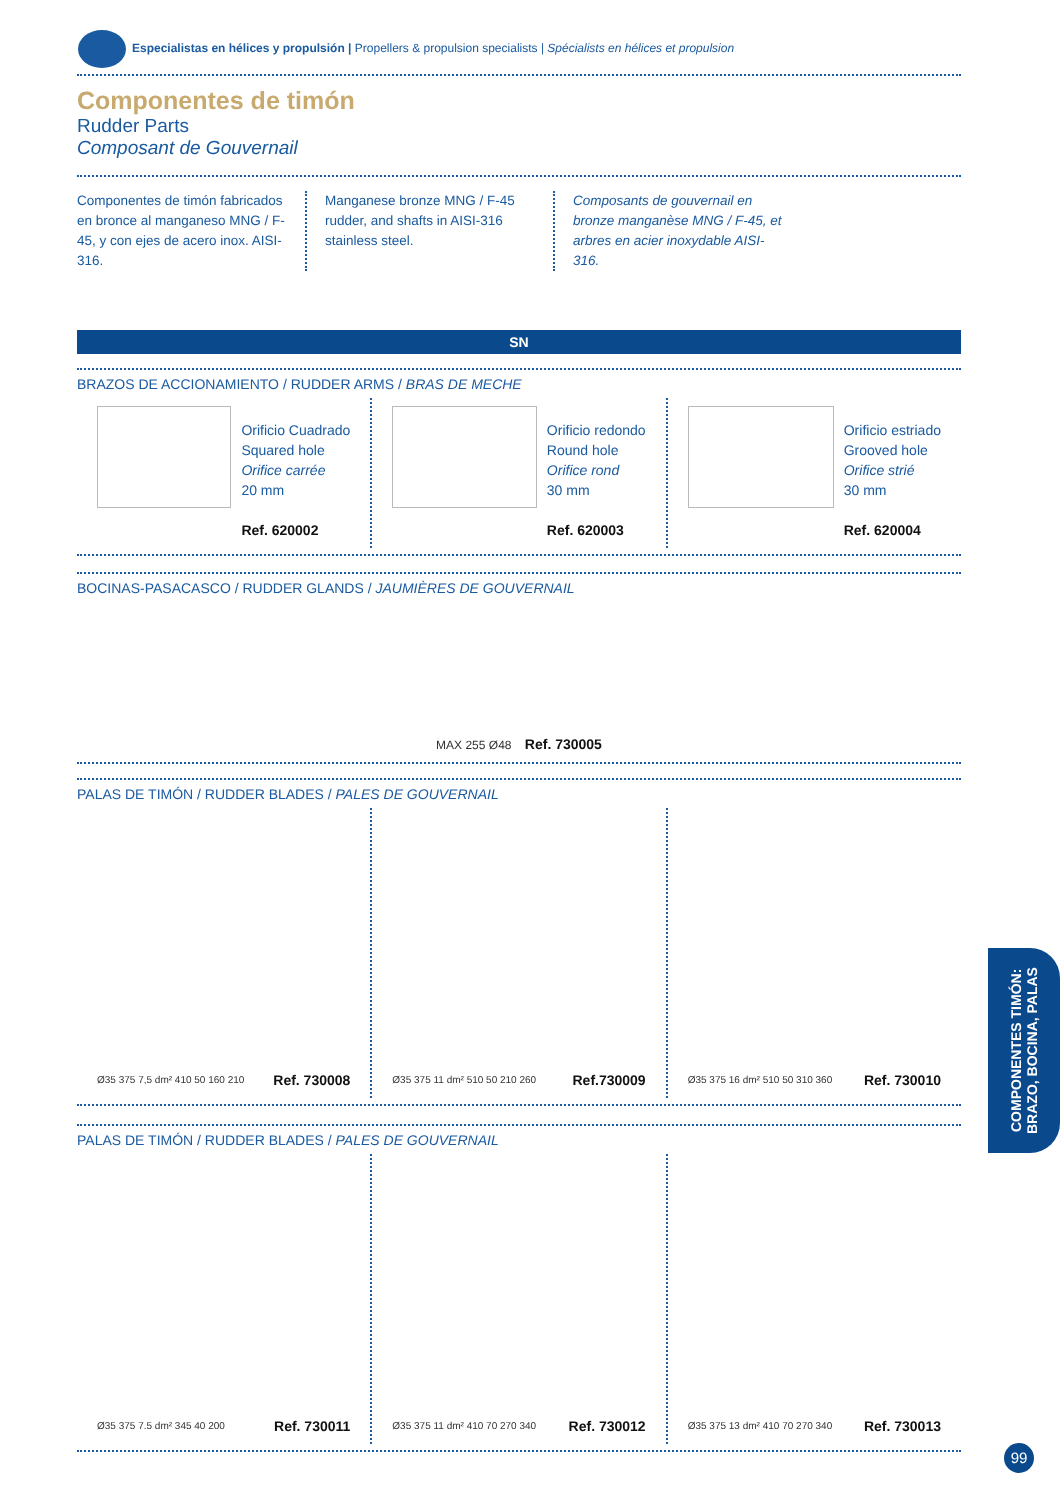Especialistas en hélices y propulsión | Propellers & propulsion specialists | Spécialists en hélices et propulsion
Componentes de timón
Rudder Parts
Composant de Gouvernail
Componentes de timón fabricados en bronce al manganeso MNG / F-45, y con ejes de acero inox. AISI-316.
Manganese bronze MNG / F-45 rudder, and shafts in AISI-316 stainless steel.
Composants de gouvernail en bronze manganèse MNG / F-45, et arbres en acier inoxydable AISI-316.
SN
BRAZOS DE ACCIONAMIENTO / RUDDER ARMS / BRAS DE MECHE
Orificio Cuadrado
Squared hole
Orifice carrée
20 mm
Ref. 620002
Orificio redondo
Round hole
Orifice rond
30 mm
Ref. 620003
Orificio estriado
Grooved hole
Orifice strié
30 mm
Ref. 620004
BOCINAS-PASACASCO / RUDDER GLANDS / JAUMIÈRES DE GOUVERNAIL
MAX 255 Ø48 Ref. 730005
PALAS DE TIMÓN / RUDDER BLADES / PALES DE GOUVERNAIL
Ø35 375 7,5 dm² 410 50 160 210 Ref. 730008
Ø35 375 11 dm² 510 50 210 260 Ref.730009
Ø35 375 16 dm² 510 50 310 360 Ref. 730010
PALAS DE TIMÓN / RUDDER BLADES / PALES DE GOUVERNAIL
Ø35 375 7.5 dm² 345 40 200 Ref. 730011
Ø35 375 11 dm² 410 70 270 340 Ref. 730012
Ø35 375 13 dm² 410 70 270 340 Ref. 730013
COMPONENTES TIMÓN:
BRAZO, BOCINA, PALAS
99